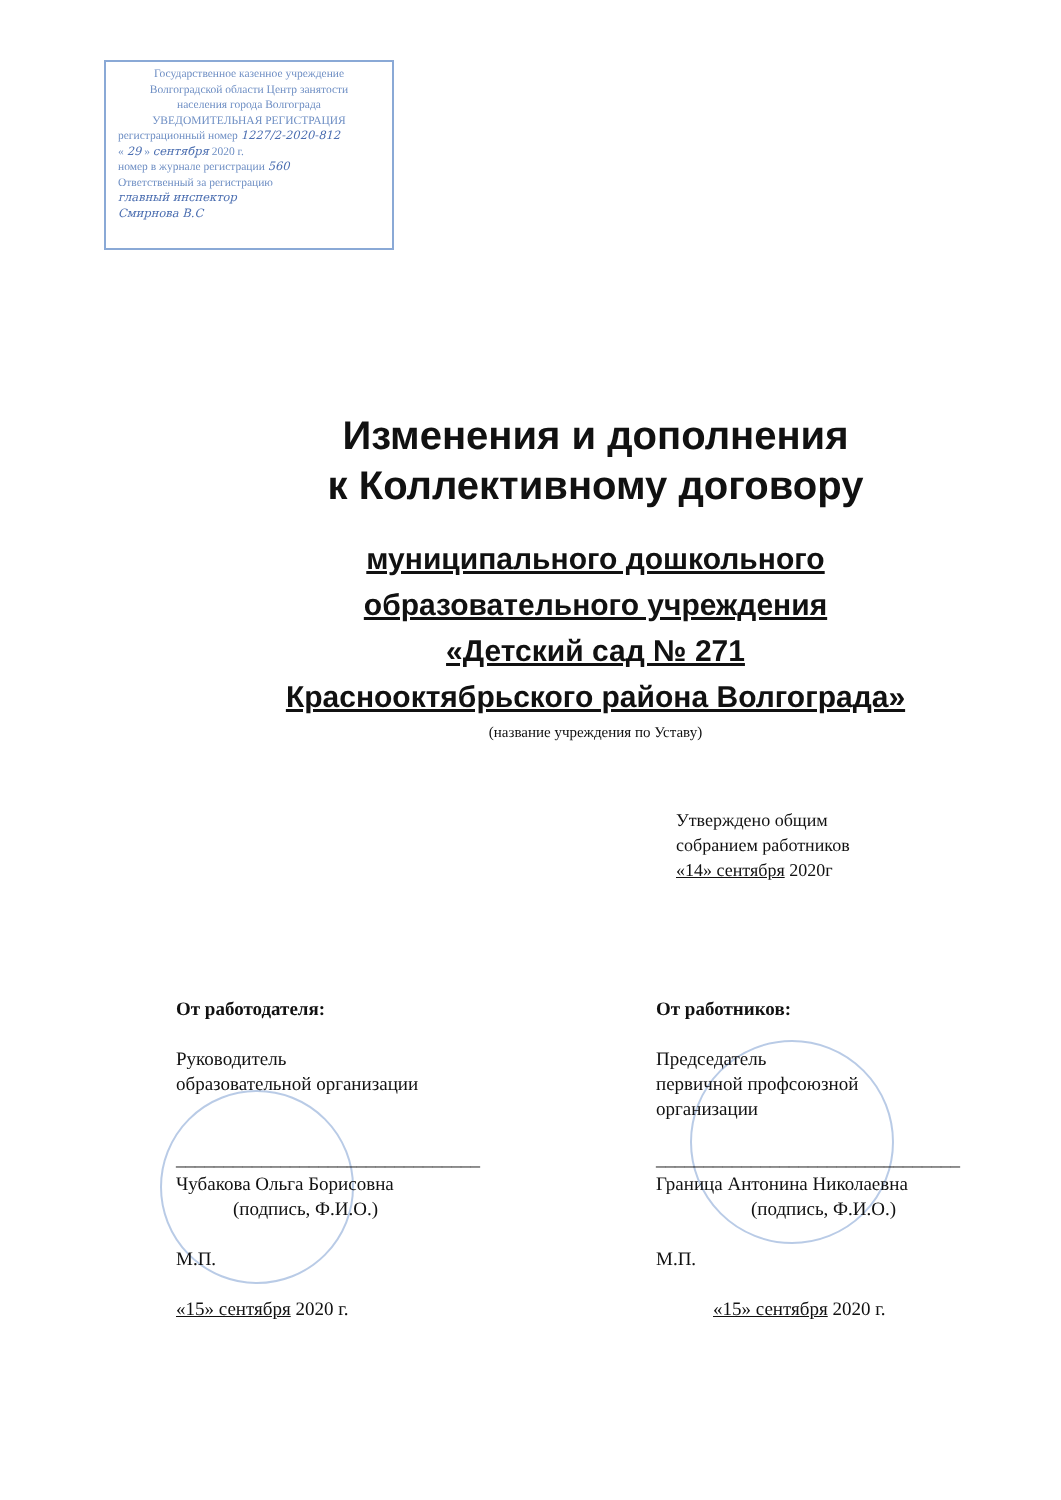Государственное казенное учреждение
Волгоградской области Центр занятости
населения города Волгограда
УВЕДОМИТЕЛЬНАЯ РЕГИСТРАЦИЯ
регистрационный номер 1227/2-2020-812
« 29 » сентября 2020 г.
номер в журнале регистрации 560
Ответственный за регистрацию
главный инспектор
Смирнова В.С
Изменения и дополнения
к Коллективному договору
муниципального дошкольного
образовательного учреждения
«Детский сад № 271
Краснооктябрьского района Волгограда»
(название учреждения по Уставу)
Утверждено общим
собранием работников
«14» сентября 2020г
От работодателя:
Руководитель
образовательной организации
________________________________
Чубакова Ольга Борисовна
(подпись, Ф.И.О.)
М.П.
«15» сентября 2020 г.
От работников:
Председатель
первичной профсоюзной
организации
________________________________
Граница Антонина Николаевна
(подпись, Ф.И.О.)
М.П.
«15» сентября 2020 г.